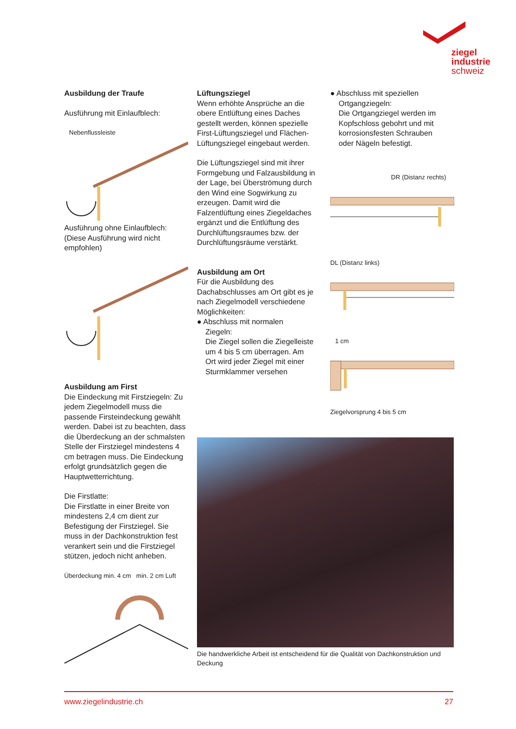ziegel
industrie
schweiz
Ausbildung der Traufe
Ausführung mit Einlaufblech:
Nebenflussleiste
Ausführung ohne Einlaufblech:
(Diese Ausführung wird nicht empfohlen)
Ausbildung am First
Die Eindeckung mit Firstziegeln: Zu jedem Ziegelmodell muss die passende Firsteindeckung gewählt werden. Dabei ist zu beachten, dass die Überdeckung an der schmalsten Stelle der Firstziegel mindestens 4 cm betragen muss. Die Eindeckung erfolgt grundsätzlich gegen die Hauptwetterrichtung.
Die Firstlatte:
Die Firstlatte in einer Breite von mindestens 2,4 cm dient zur Befestigung der Firstziegel. Sie muss in der Dachkonstruktion fest verankert sein und die Firstziegel stützen, jedoch nicht anheben.
Überdeckung min. 4 cm min. 2 cm Luft
Lüftungsziegel
Wenn erhöhte Ansprüche an die obere Entlüftung eines Daches gestellt werden, können spezielle First-Lüftungsziegel und Flächen-Lüftungsziegel eingebaut werden.
Die Lüftungsziegel sind mit ihrer Formgebung und Falzausbildung in der Lage, bei Überströmung durch den Wind eine Sogwirkung zu erzeugen. Damit wird die Falzentlüftung eines Ziegeldaches ergänzt und die Entlüftung des Durchlüftungsraumes bzw. der Durchlüftungsräume verstärkt.
Ausbildung am Ort
Für die Ausbildung des Dachabschlusses am Ort gibt es je nach Ziegelmodell verschiedene Möglichkeiten:
● Abschluss mit normalen
Ziegeln:
Die Ziegel sollen die Ziegelleiste
um 4 bis 5 cm überragen. Am
Ort wird jeder Ziegel mit einer
Sturmklammer versehen
● Abschluss mit speziellen
Ortgangziegeln:
Die Ortgangziegel werden im
Kopfschloss gebohrt und mit
korrosionsfesten Schrauben
oder Nägeln befestigt.
DR (Distanz rechts)
DL (Distanz links)
1 cm
Ziegelvorsprung 4 bis 5 cm
Die handwerkliche Arbeit ist entscheidend für die Qualität von Dachkonstruktion und Deckung
www.ziegelindustrie.ch 27